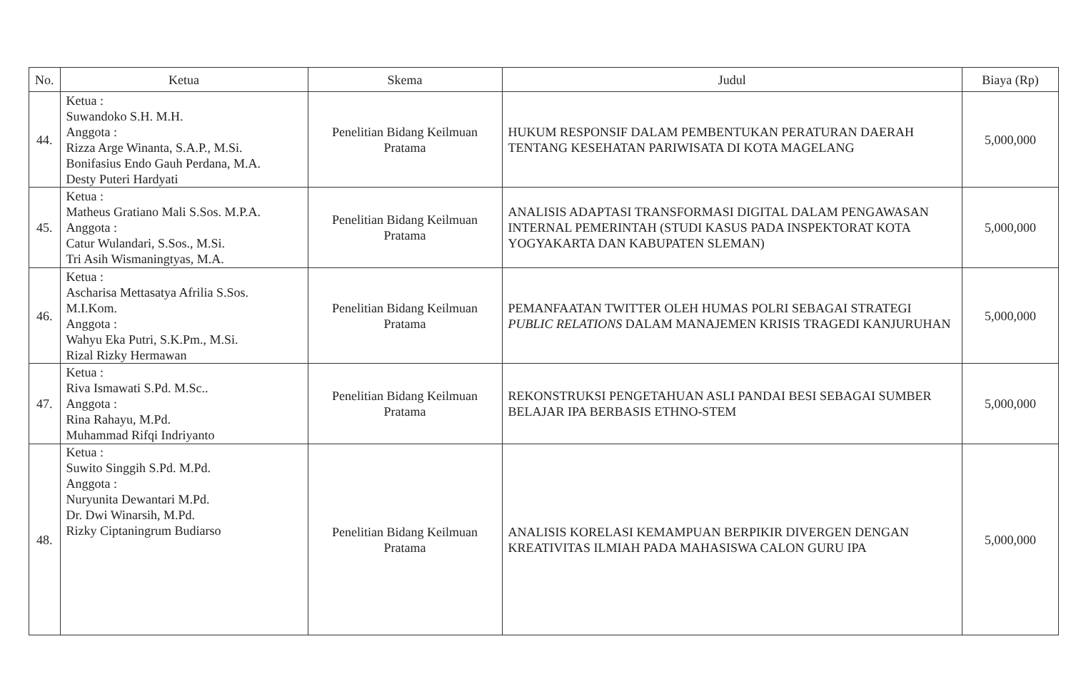| No. | Ketua | Skema | Judul | Biaya (Rp) |
| --- | --- | --- | --- | --- |
| 44. | Ketua : Suwandoko S.H. M.H. Anggota : Rizza Arge Winanta, S.A.P., M.Si. Bonifasius Endo Gauh Perdana, M.A. Desty Puteri Hardyati | Penelitian Bidang Keilmuan Pratama | HUKUM RESPONSIF DALAM PEMBENTUKAN PERATURAN DAERAH TENTANG KESEHATAN PARIWISATA DI KOTA MAGELANG | 5,000,000 |
| 45. | Ketua : Matheus Gratiano Mali S.Sos. M.P.A. Anggota : Catur Wulandari, S.Sos., M.Si. Tri Asih Wismaningtyas, M.A. | Penelitian Bidang Keilmuan Pratama | ANALISIS ADAPTASI TRANSFORMASI DIGITAL DALAM PENGAWASAN INTERNAL PEMERINTAH (STUDI KASUS PADA INSPEKTORAT KOTA YOGYAKARTA DAN KABUPATEN SLEMAN) | 5,000,000 |
| 46. | Ketua : Ascharisa Mettasatya Afrilia S.Sos. M.I.Kom. Anggota : Wahyu Eka Putri, S.K.Pm., M.Si. Rizal Rizky Hermawan | Penelitian Bidang Keilmuan Pratama | PEMANFAATAN TWITTER OLEH HUMAS POLRI SEBAGAI STRATEGI PUBLIC RELATIONS DALAM MANAJEMEN KRISIS TRAGEDI KANJURUHAN | 5,000,000 |
| 47. | Ketua : Riva Ismawati S.Pd. M.Sc.. Anggota : Rina Rahayu, M.Pd. Muhammad Rifqi Indriyanto | Penelitian Bidang Keilmuan Pratama | REKONSTRUKSI PENGETAHUAN ASLI PANDAI BESI SEBAGAI SUMBER BELAJAR IPA BERBASIS ETHNO-STEM | 5,000,000 |
| 48. | Ketua : Suwito Singgih S.Pd. M.Pd. Anggota : Nuryunita Dewantari M.Pd. Dr. Dwi Winarsih, M.Pd. Rizky Ciptaningrum Budiarso | Penelitian Bidang Keilmuan Pratama | ANALISIS KORELASI KEMAMPUAN BERPIKIR DIVERGEN DENGAN KREATIVITAS ILMIAH PADA MAHASISWA CALON GURU IPA | 5,000,000 |